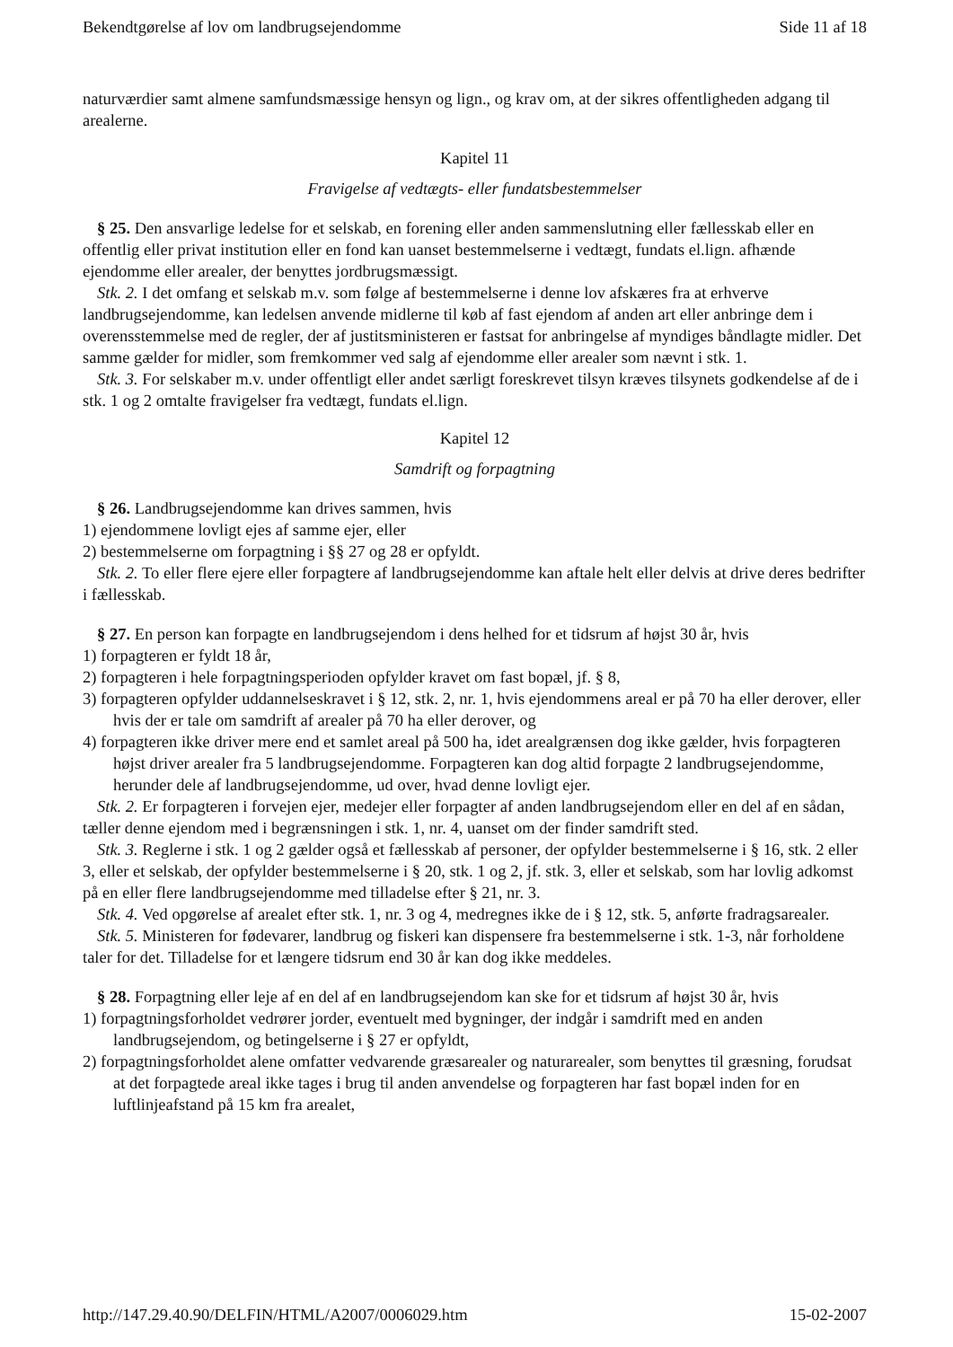Bekendtgørelse af lov om landbrugsejendomme Side 11 af 18
naturværdier samt almene samfundsmæssige hensyn og lign., og krav om, at der sikres offentligheden adgang til arealerne.
Kapitel 11
Fravigelse af vedtægts- eller fundatsbestemmelser
§ 25. Den ansvarlige ledelse for et selskab, en forening eller anden sammenslutning eller fællesskab eller en offentlig eller privat institution eller en fond kan uanset bestemmelserne i vedtægt, fundats el.lign. afhænde ejendomme eller arealer, der benyttes jordbrugsmæssigt.
Stk. 2. I det omfang et selskab m.v. som følge af bestemmelserne i denne lov afskæres fra at erhverve landbrugsejendomme, kan ledelsen anvende midlerne til køb af fast ejendom af anden art eller anbringe dem i overensstemmelse med de regler, der af justitsministeren er fastsat for anbringelse af myndiges båndlagte midler. Det samme gælder for midler, som fremkommer ved salg af ejendomme eller arealer som nævnt i stk. 1.
Stk. 3. For selskaber m.v. under offentligt eller andet særligt foreskrevet tilsyn kræves tilsynets godkendelse af de i stk. 1 og 2 omtalte fravigelser fra vedtægt, fundats el.lign.
Kapitel 12
Samdrift og forpagtning
§ 26. Landbrugsejendomme kan drives sammen, hvis
1) ejendommene lovligt ejes af samme ejer, eller
2) bestemmelserne om forpagtning i §§ 27 og 28 er opfyldt.
Stk. 2. To eller flere ejere eller forpagtere af landbrugsejendomme kan aftale helt eller delvis at drive deres bedrifter i fællesskab.
§ 27. En person kan forpagte en landbrugsejendom i dens helhed for et tidsrum af højst 30 år, hvis
1) forpagteren er fyldt 18 år,
2) forpagteren i hele forpagtningsperioden opfylder kravet om fast bopæl, jf. § 8,
3) forpagteren opfylder uddannelseskravet i § 12, stk. 2, nr. 1, hvis ejendommens areal er på 70 ha eller derover, eller hvis der er tale om samdrift af arealer på 70 ha eller derover, og
4) forpagteren ikke driver mere end et samlet areal på 500 ha, idet arealgrænsen dog ikke gælder, hvis forpagteren højst driver arealer fra 5 landbrugsejendomme. Forpagteren kan dog altid forpagte 2 landbrugsejendomme, herunder dele af landbrugsejendomme, ud over, hvad denne lovligt ejer.
Stk. 2. Er forpagteren i forvejen ejer, medejer eller forpagter af anden landbrugsejendom eller en del af en sådan, tæller denne ejendom med i begrænsningen i stk. 1, nr. 4, uanset om der finder samdrift sted.
Stk. 3. Reglerne i stk. 1 og 2 gælder også et fællesskab af personer, der opfylder bestemmelserne i § 16, stk. 2 eller 3, eller et selskab, der opfylder bestemmelserne i § 20, stk. 1 og 2, jf. stk. 3, eller et selskab, som har lovlig adkomst på en eller flere landbrugsejendomme med tilladelse efter § 21, nr. 3.
Stk. 4. Ved opgørelse af arealet efter stk. 1, nr. 3 og 4, medregnes ikke de i § 12, stk. 5, anførte fradragsarealer.
Stk. 5. Ministeren for fødevarer, landbrug og fiskeri kan dispensere fra bestemmelserne i stk. 1-3, når forholdene taler for det. Tilladelse for et længere tidsrum end 30 år kan dog ikke meddeles.
§ 28. Forpagtning eller leje af en del af en landbrugsejendom kan ske for et tidsrum af højst 30 år, hvis
1) forpagtningsforholdet vedrører jorder, eventuelt med bygninger, der indgår i samdrift med en anden landbrugsejendom, og betingelserne i § 27 er opfyldt,
2) forpagtningsforholdet alene omfatter vedvarende græsarealer og naturarealer, som benyttes til græsning, forudsat at det forpagtede areal ikke tages i brug til anden anvendelse og forpagteren har fast bopæl inden for en luftlinjeafstand på 15 km fra arealet,
http://147.29.40.90/DELFIN/HTML/A2007/0006029.htm 15-02-2007